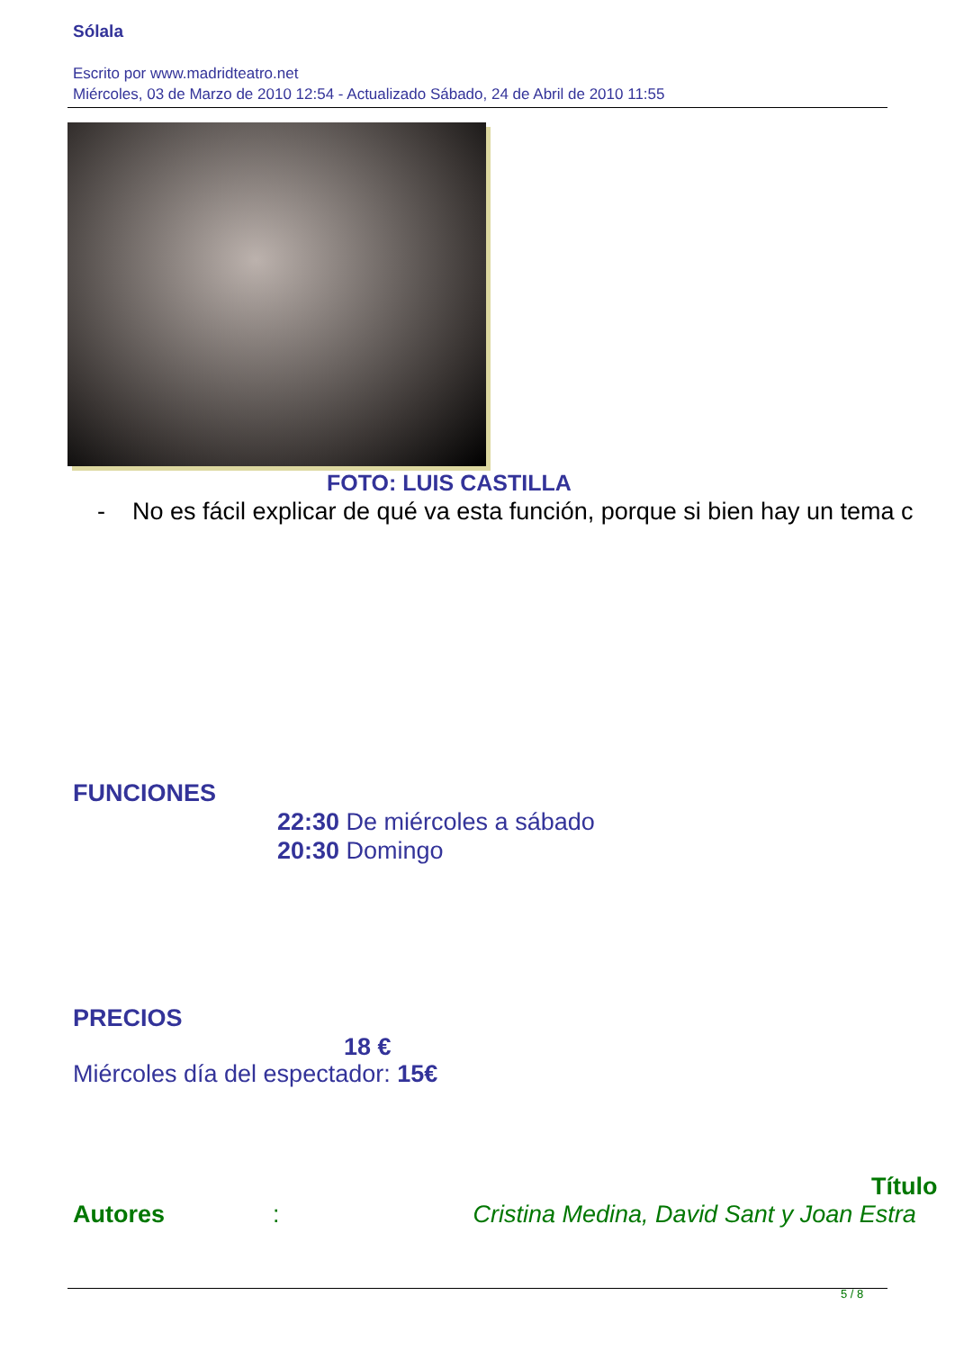Sólala
Escrito por www.madridteatro.net
Miércoles, 03 de Marzo de 2010 12:54 - Actualizado Sábado, 24 de Abril de 2010 11:55
FOTO: LUIS CASTILLA
- No es fácil explicar de qué va esta función, porque si bien hay un tema c
FUNCIONES
22:30 De miércoles a sábado
20:30 Domingo
PRECIOS
18 €
Miércoles día del espectador: 15€
Título
Autores: Cristina Medina, David Sant y Joan Estra
5 / 8